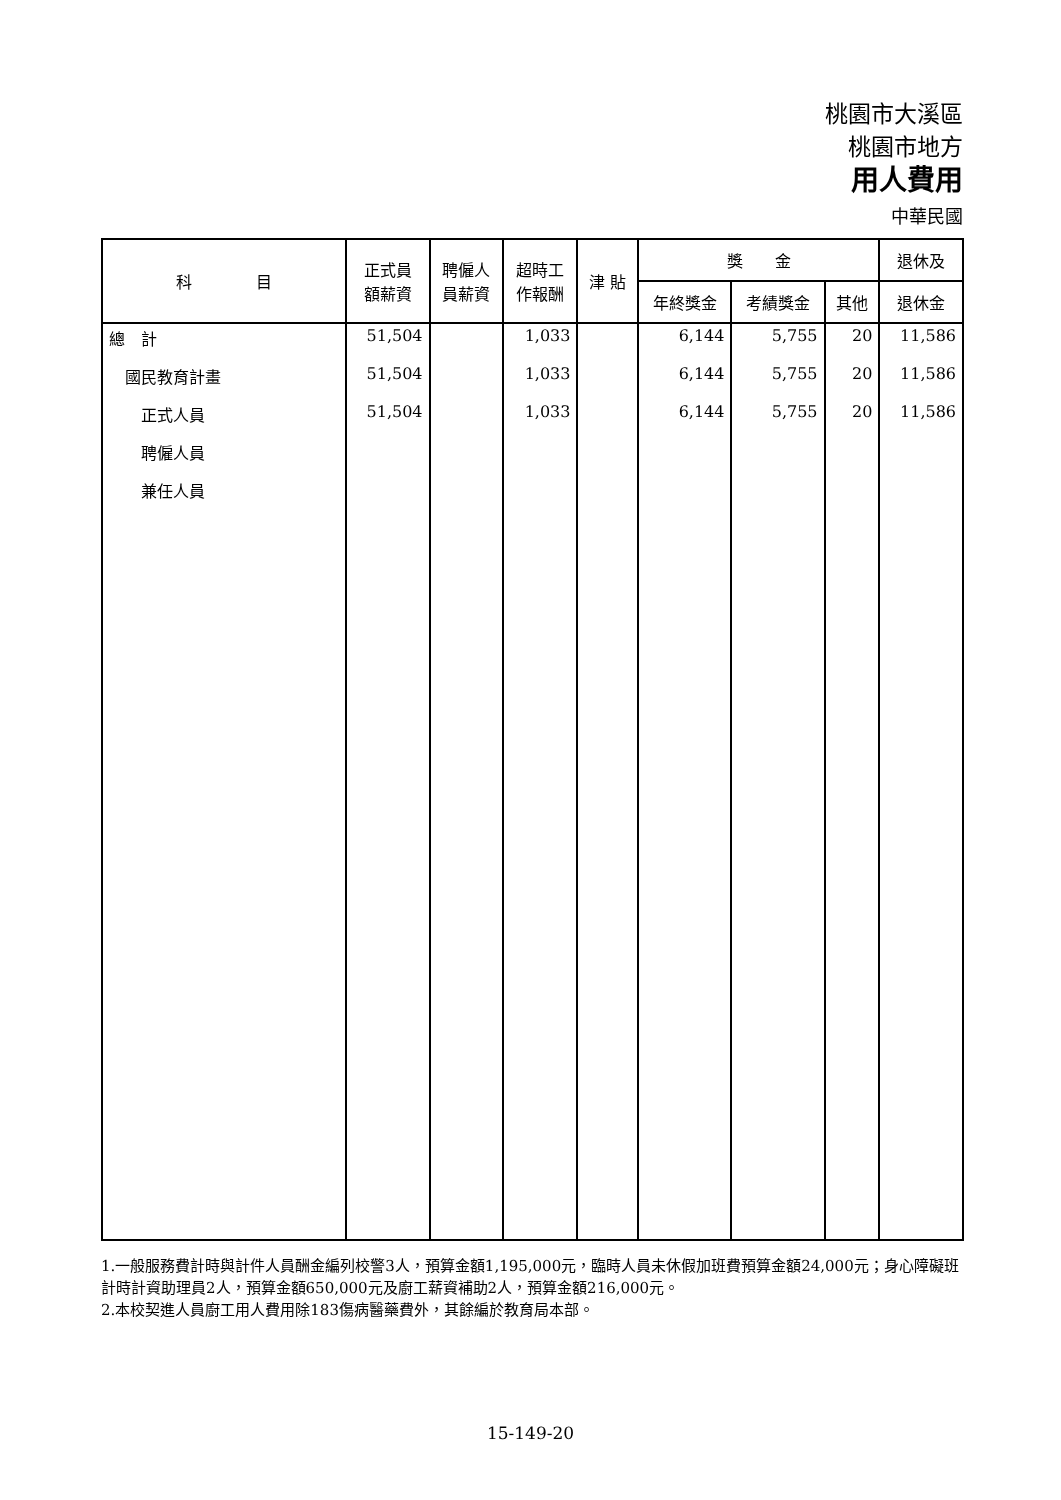桃園市大溪區
桃園市地方
用人費用
中華民國
| 科 目 | 正式員 額薪資 | 聘僱人 員薪資 | 超時工 作報酬 | 津 貼 | 獎 金 | | | 退休及 |
| --- | --- | --- | --- | --- | --- | --- | --- | --- |
| | | | | | 年終獎金 | 考績獎金 | 其他 | 退休金 |
| 總 計 | 51,504 | | 1,033 | | 6,144 | 5,755 | 20 | 11,586 |
| 國民教育計畫 | 51,504 | | 1,033 | | 6,144 | 5,755 | 20 | 11,586 |
| 正式人員 | 51,504 | | 1,033 | | 6,144 | 5,755 | 20 | 11,586 |
| 聘僱人員 | | | | | | | | |
| 兼任人員 | | | | | | | | |
1.一般服務費計時與計件人員酬金編列校警3人，預算金額1,195,000元，臨時人員未休假加班費預算金額24,000元；身心障礙班計時計資助理員2人，預算金額650,000元及廚工薪資補助2人，預算金額216,000元。
2.本校契進人員廚工用人費用除183傷病醫藥費外，其餘編於教育局本部。
15-149-20